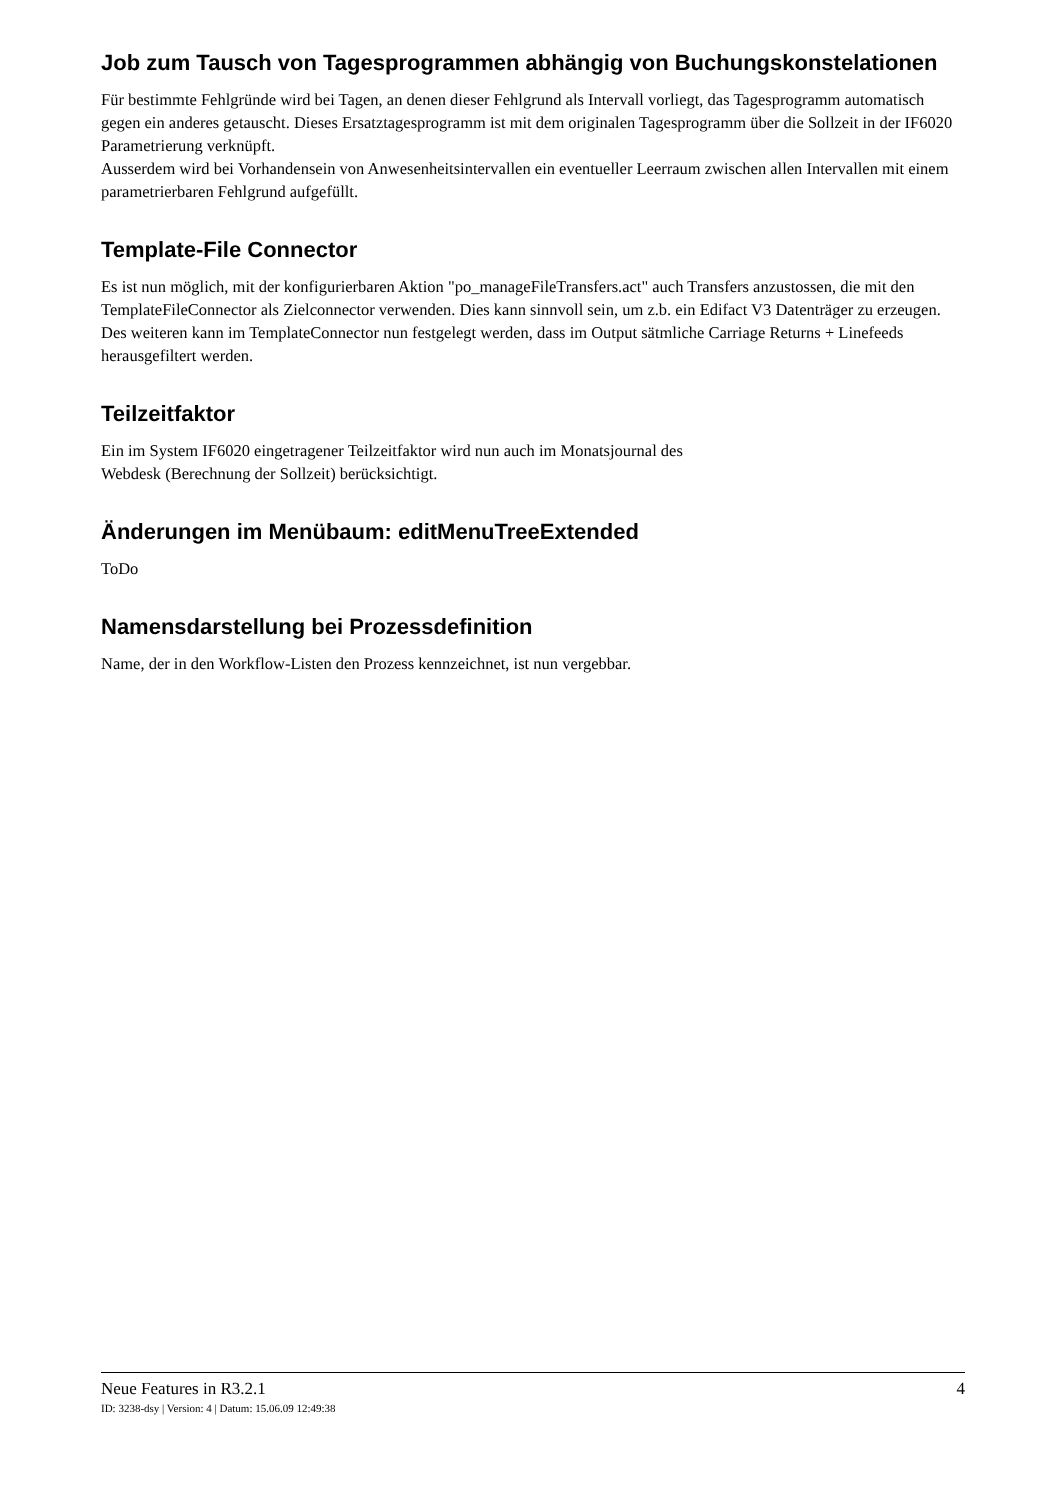Job zum Tausch von Tagesprogrammen abhängig von Buchungskonstelationen
Für bestimmte Fehlgründe wird bei Tagen, an denen dieser Fehlgrund als Intervall vorliegt, das Tagesprogramm automatisch gegen ein anderes getauscht. Dieses Ersatztagesprogramm ist mit dem originalen Tagesprogramm über die Sollzeit in der IF6020 Parametrierung verknüpft.
Ausserdem wird bei Vorhandensein von Anwesenheitsintervallen ein eventueller Leerraum zwischen allen Intervallen mit einem parametrierbaren Fehlgrund aufgefüllt.
Template-File Connector
Es ist nun möglich, mit der konfigurierbaren Aktion "po_manageFileTransfers.act" auch Transfers anzustossen, die mit den TemplateFileConnector als Zielconnector verwenden. Dies kann sinnvoll sein, um z.b. ein Edifact V3 Datenträger zu erzeugen. Des weiteren kann im TemplateConnector nun festgelegt werden, dass im Output sätmliche Carriage Returns + Linefeeds herausgefiltert werden.
Teilzeitfaktor
Ein im System IF6020 eingetragener Teilzeitfaktor wird nun auch im Monatsjournal des
Webdesk (Berechnung der Sollzeit) berücksichtigt.
Änderungen im Menübaum: editMenuTreeExtended
ToDo
Namensdarstellung bei Prozessdefinition
Name, der in den Workflow-Listen den Prozess kennzeichnet, ist nun vergebbar.
Neue Features in R3.2.1 4
ID: 3238-dsy | Version: 4 | Datum: 15.06.09 12:49:38